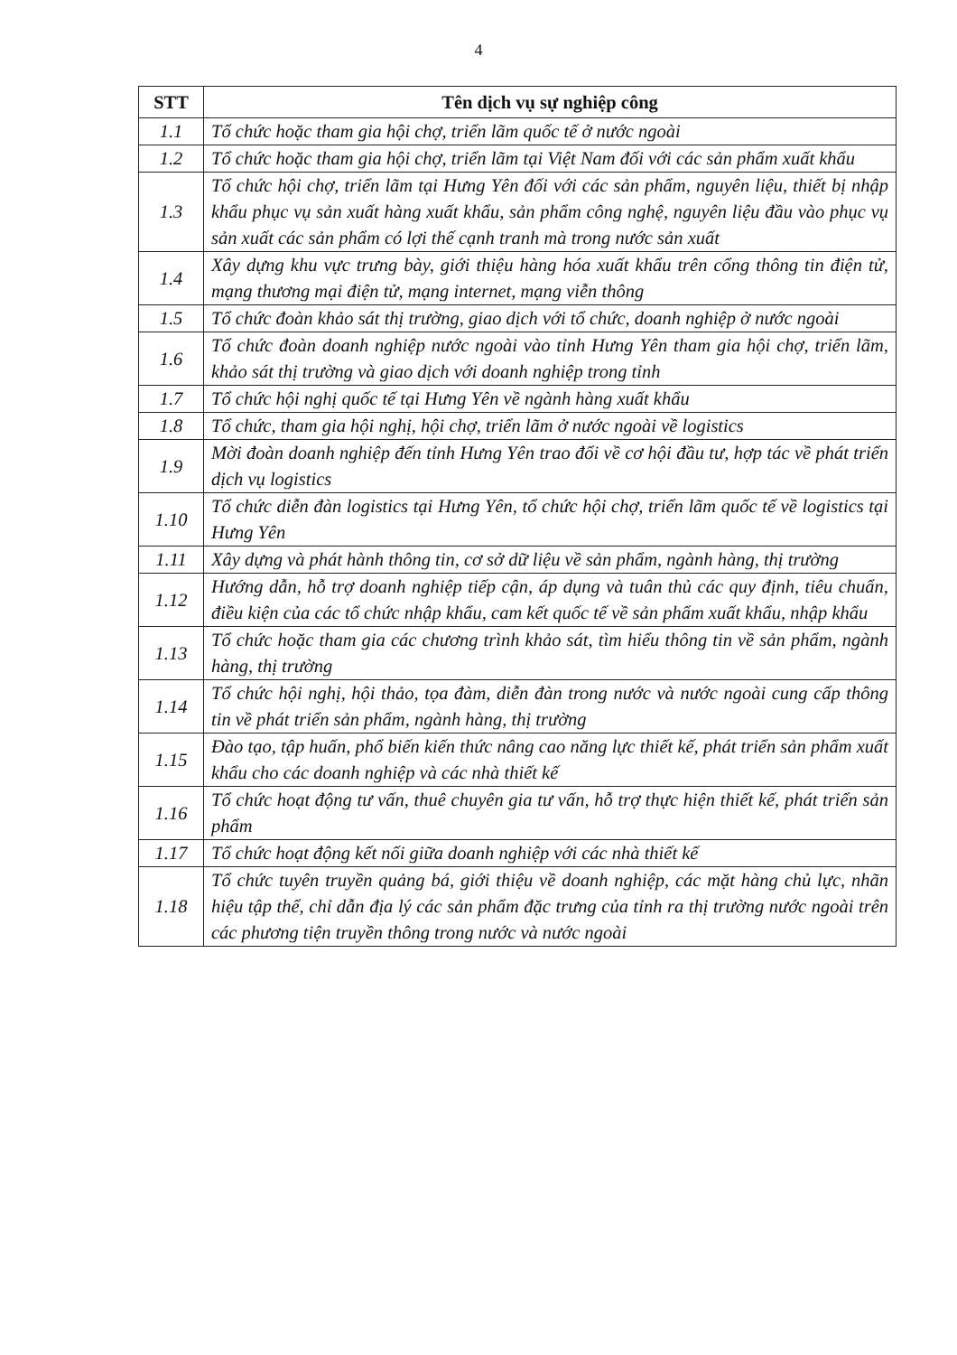4
| STT | Tên dịch vụ sự nghiệp công |
| --- | --- |
| 1.1 | Tổ chức hoặc tham gia hội chợ, triển lãm quốc tế ở nước ngoài |
| 1.2 | Tổ chức hoặc tham gia hội chợ, triển lãm tại Việt Nam đối với các sản phẩm xuất khẩu |
| 1.3 | Tổ chức hội chợ, triển lãm tại Hưng Yên đối với các sản phẩm, nguyên liệu, thiết bị nhập khẩu phục vụ sản xuất hàng xuất khẩu, sản phẩm công nghệ, nguyên liệu đầu vào phục vụ sản xuất các sản phẩm có lợi thế cạnh tranh mà trong nước sản xuất |
| 1.4 | Xây dựng khu vực trưng bày, giới thiệu hàng hóa xuất khẩu trên cổng thông tin điện tử, mạng thương mại điện tử, mạng internet, mạng viễn thông |
| 1.5 | Tổ chức đoàn khảo sát thị trường, giao dịch với tổ chức, doanh nghiệp ở nước ngoài |
| 1.6 | Tổ chức đoàn doanh nghiệp nước ngoài vào tỉnh Hưng Yên tham gia hội chợ, triển lãm, khảo sát thị trường và giao dịch với doanh nghiệp trong tỉnh |
| 1.7 | Tổ chức hội nghị quốc tế tại Hưng Yên về ngành hàng xuất khẩu |
| 1.8 | Tổ chức, tham gia hội nghị, hội chợ, triển lãm ở nước ngoài về logistics |
| 1.9 | Mời đoàn doanh nghiệp đến tỉnh Hưng Yên trao đổi về cơ hội đầu tư, hợp tác về phát triển dịch vụ logistics |
| 1.10 | Tổ chức diễn đàn logistics tại Hưng Yên, tổ chức hội chợ, triển lãm quốc tế về logistics tại Hưng Yên |
| 1.11 | Xây dựng và phát hành thông tin, cơ sở dữ liệu về sản phẩm, ngành hàng, thị trường |
| 1.12 | Hướng dẫn, hỗ trợ doanh nghiệp tiếp cận, áp dụng và tuân thủ các quy định, tiêu chuẩn, điều kiện của các tổ chức nhập khẩu, cam kết quốc tế về sản phẩm xuất khẩu, nhập khẩu |
| 1.13 | Tổ chức hoặc tham gia các chương trình khảo sát, tìm hiểu thông tin về sản phẩm, ngành hàng, thị trường |
| 1.14 | Tổ chức hội nghị, hội thảo, tọa đàm, diễn đàn trong nước và nước ngoài cung cấp thông tin về phát triển sản phẩm, ngành hàng, thị trường |
| 1.15 | Đào tạo, tập huấn, phổ biến kiến thức nâng cao năng lực thiết kế, phát triển sản phẩm xuất khẩu cho các doanh nghiệp và các nhà thiết kế |
| 1.16 | Tổ chức hoạt động tư vấn, thuê chuyên gia tư vấn, hỗ trợ thực hiện thiết kế, phát triển sản phẩm |
| 1.17 | Tổ chức hoạt động kết nối giữa doanh nghiệp với các nhà thiết kế |
| 1.18 | Tổ chức tuyên truyền quảng bá, giới thiệu về doanh nghiệp, các mặt hàng chủ lực, nhãn hiệu tập thể, chỉ dẫn địa lý các sản phẩm đặc trưng của tỉnh ra thị trường nước ngoài trên các phương tiện truyền thông trong nước và nước ngoài |